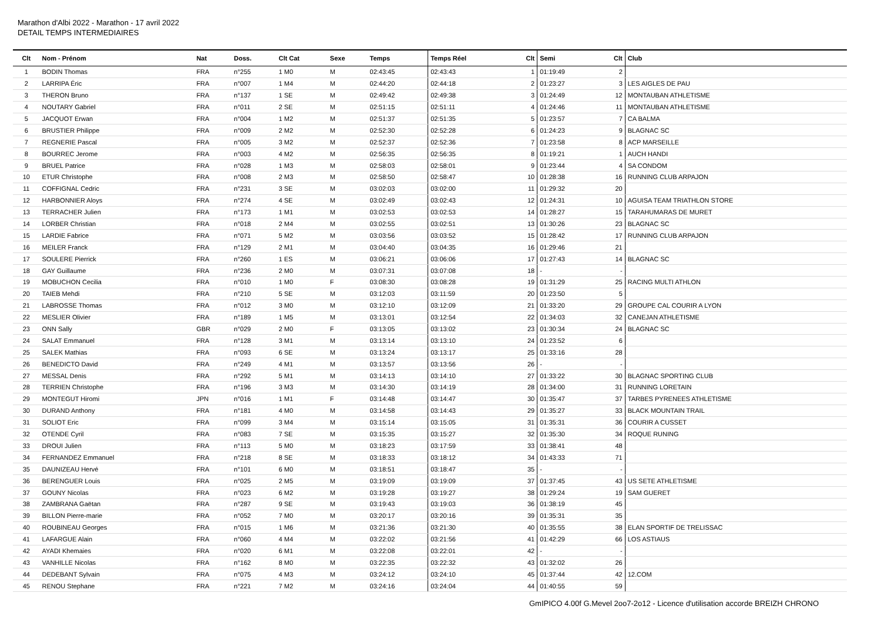Marathon d'Albi 2022 - Marathon - 17 avril 2022
DETAIL TEMPS INTERMEDIAIRES
| Clt | Nom - Prénom | Nat | Doss. | Clt Cat | Sexe | Temps | Temps Réel | Clt | Semi | Clt | Club |
| --- | --- | --- | --- | --- | --- | --- | --- | --- | --- | --- | --- |
| 1 | BODIN Thomas | FRA | n°255 | 1 M0 | M | 02:43:45 | 02:43:43 | 1 | 01:19:49 | 2 | |
| 2 | LARRIPA Éric | FRA | n°007 | 1 M4 | M | 02:44:20 | 02:44:18 | 2 | 01:23:27 | 3 | LES AIGLES DE PAU |
| 3 | THERON Bruno | FRA | n°137 | 1 SE | M | 02:49:42 | 02:49:38 | 3 | 01:24:49 | 12 | MONTAUBAN ATHLETISME |
| 4 | NOUTARY Gabriel | FRA | n°011 | 2 SE | M | 02:51:15 | 02:51:11 | 4 | 01:24:46 | 11 | MONTAUBAN ATHLETISME |
| 5 | JACQUOT Erwan | FRA | n°004 | 1 M2 | M | 02:51:37 | 02:51:35 | 5 | 01:23:57 | 7 | CA BALMA |
| 6 | BRUSTIER Philippe | FRA | n°009 | 2 M2 | M | 02:52:30 | 02:52:28 | 6 | 01:24:23 | 9 | BLAGNAC SC |
| 7 | REGNERIE Pascal | FRA | n°005 | 3 M2 | M | 02:52:37 | 02:52:36 | 7 | 01:23:58 | 8 | ACP MARSEILLE |
| 8 | BOURREC Jerome | FRA | n°003 | 4 M2 | M | 02:56:35 | 02:56:35 | 8 | 01:19:21 | 1 | AUCH HANDI |
| 9 | BRUEL Patrice | FRA | n°028 | 1 M3 | M | 02:58:03 | 02:58:01 | 9 | 01:23:44 | 4 | SA CONDOM |
| 10 | ETUR Christophe | FRA | n°008 | 2 M3 | M | 02:58:50 | 02:58:47 | 10 | 01:28:38 | 16 | RUNNING CLUB ARPAJON |
| 11 | COFFIGNAL Cedric | FRA | n°231 | 3 SE | M | 03:02:03 | 03:02:00 | 11 | 01:29:32 | 20 | |
| 12 | HARBONNIER Aloys | FRA | n°274 | 4 SE | M | 03:02:49 | 03:02:43 | 12 | 01:24:31 | 10 | AGUISA TEAM TRIATHLON STORE |
| 13 | TERRACHER Julien | FRA | n°173 | 1 M1 | M | 03:02:53 | 03:02:53 | 14 | 01:28:27 | 15 | TARAHUMARAS DE MURET |
| 14 | LORBER Christian | FRA | n°018 | 2 M4 | M | 03:02:55 | 03:02:51 | 13 | 01:30:26 | 23 | BLAGNAC SC |
| 15 | LARDIE Fabrice | FRA | n°071 | 5 M2 | M | 03:03:56 | 03:03:52 | 15 | 01:28:42 | 17 | RUNNING CLUB ARPAJON |
| 16 | MEILER Franck | FRA | n°129 | 2 M1 | M | 03:04:40 | 03:04:35 | 16 | 01:29:46 | 21 | |
| 17 | SOULERE Pierrick | FRA | n°260 | 1 ES | M | 03:06:21 | 03:06:06 | 17 | 01:27:43 | 14 | BLAGNAC SC |
| 18 | GAY Guillaume | FRA | n°236 | 2 M0 | M | 03:07:31 | 03:07:08 | 18 | - | - | |
| 19 | MOBUCHON Cecilia | FRA | n°010 | 1 M0 | F | 03:08:30 | 03:08:28 | 19 | 01:31:29 | 25 | RACING MULTI ATHLON |
| 20 | TAIEB Mehdi | FRA | n°210 | 5 SE | M | 03:12:03 | 03:11:59 | 20 | 01:23:50 | 5 | |
| 21 | LABROSSE Thomas | FRA | n°012 | 3 M0 | M | 03:12:10 | 03:12:09 | 21 | 01:33:20 | 29 | GROUPE CAL COURIR A LYON |
| 22 | MESLIER Olivier | FRA | n°189 | 1 M5 | M | 03:13:01 | 03:12:54 | 22 | 01:34:03 | 32 | CANEJAN ATHLETISME |
| 23 | ONN Sally | GBR | n°029 | 2 M0 | F | 03:13:05 | 03:13:02 | 23 | 01:30:34 | 24 | BLAGNAC SC |
| 24 | SALAT Emmanuel | FRA | n°128 | 3 M1 | M | 03:13:14 | 03:13:10 | 24 | 01:23:52 | 6 | |
| 25 | SALEK Mathias | FRA | n°093 | 6 SE | M | 03:13:24 | 03:13:17 | 25 | 01:33:16 | 28 | |
| 26 | BENEDICTO David | FRA | n°249 | 4 M1 | M | 03:13:57 | 03:13:56 | 26 | - | - | |
| 27 | MESSAL Denis | FRA | n°292 | 5 M1 | M | 03:14:13 | 03:14:10 | 27 | 01:33:22 | 30 | BLAGNAC SPORTING CLUB |
| 28 | TERRIEN Christophe | FRA | n°196 | 3 M3 | M | 03:14:30 | 03:14:19 | 28 | 01:34:00 | 31 | RUNNING LORETAIN |
| 29 | MONTEGUT Hiromi | JPN | n°016 | 1 M1 | F | 03:14:48 | 03:14:47 | 30 | 01:35:47 | 37 | TARBES PYRENEES ATHLETISME |
| 30 | DURAND Anthony | FRA | n°181 | 4 M0 | M | 03:14:58 | 03:14:43 | 29 | 01:35:27 | 33 | BLACK MOUNTAIN TRAIL |
| 31 | SOLIOT Eric | FRA | n°099 | 3 M4 | M | 03:15:14 | 03:15:05 | 31 | 01:35:31 | 36 | COURIR A CUSSET |
| 32 | OTENDE Cyril | FRA | n°083 | 7 SE | M | 03:15:35 | 03:15:27 | 32 | 01:35:30 | 34 | ROQUE RUNING |
| 33 | DROUI Julien | FRA | n°113 | 5 M0 | M | 03:18:23 | 03:17:59 | 33 | 01:38:41 | 48 | |
| 34 | FERNANDEZ Emmanuel | FRA | n°218 | 8 SE | M | 03:18:33 | 03:18:12 | 34 | 01:43:33 | 71 | |
| 35 | DAUNIZEAU Hervé | FRA | n°101 | 6 M0 | M | 03:18:51 | 03:18:47 | 35 | - | - | |
| 36 | BERENGUER Louis | FRA | n°025 | 2 M5 | M | 03:19:09 | 03:19:09 | 37 | 01:37:45 | 43 | US SETE ATHLETISME |
| 37 | GOUNY Nicolas | FRA | n°023 | 6 M2 | M | 03:19:28 | 03:19:27 | 38 | 01:29:24 | 19 | SAM GUERET |
| 38 | ZAMBRANA Gaëtan | FRA | n°287 | 9 SE | M | 03:19:43 | 03:19:03 | 36 | 01:38:19 | 45 | |
| 39 | BILLON Pierre-marie | FRA | n°052 | 7 M0 | M | 03:20:17 | 03:20:16 | 39 | 01:35:31 | 35 | |
| 40 | ROUBINEAU Georges | FRA | n°015 | 1 M6 | M | 03:21:36 | 03:21:30 | 40 | 01:35:55 | 38 | ELAN SPORTIF DE TRELISSAC |
| 41 | LAFARGUE Alain | FRA | n°060 | 4 M4 | M | 03:22:02 | 03:21:56 | 41 | 01:42:29 | 66 | LOS ASTIAUS |
| 42 | AYADI Khemaies | FRA | n°020 | 6 M1 | M | 03:22:08 | 03:22:01 | 42 | - | - | |
| 43 | VANHILLE Nicolas | FRA | n°162 | 8 M0 | M | 03:22:35 | 03:22:32 | 43 | 01:32:02 | 26 | |
| 44 | DEDEBANT Sylvain | FRA | n°075 | 4 M3 | M | 03:24:12 | 03:24:10 | 45 | 01:37:44 | 42 | 12.COM |
| 45 | RENOU Stephane | FRA | n°221 | 7 M2 | M | 03:24:16 | 03:24:04 | 44 | 01:40:55 | 59 | |
GmIPICO 4.00f G.Mevel 2oo7-2o12 - Licence d'utilisation accorde BREIZH CHRONO